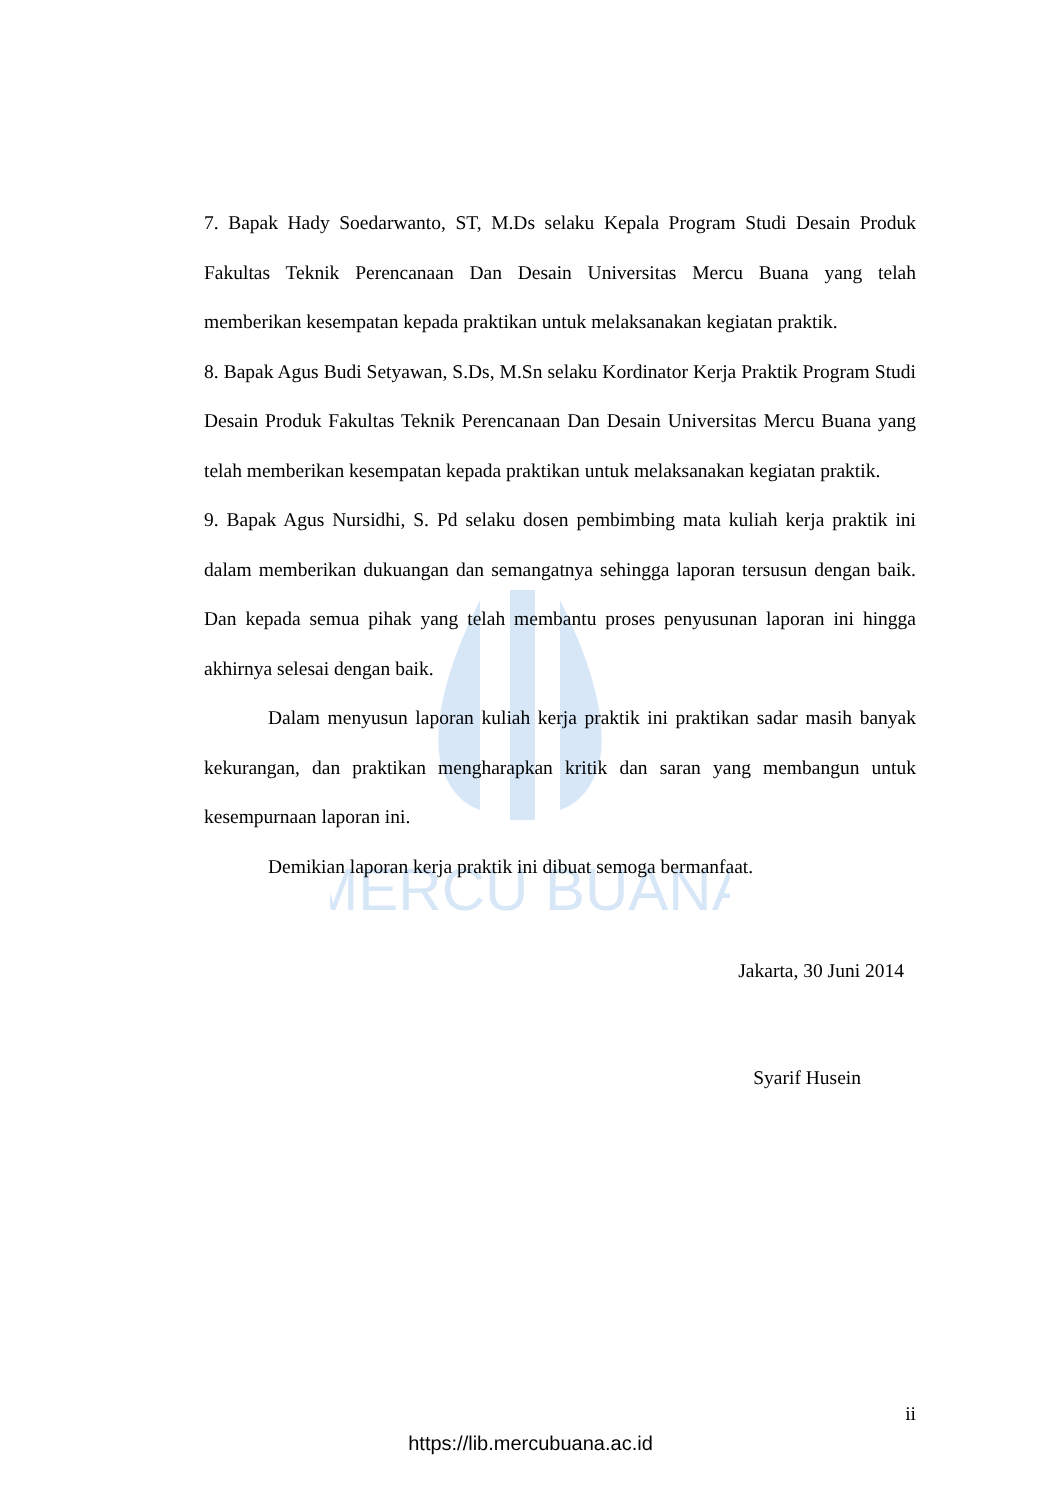MERCU BUANA
7. Bapak Hady Soedarwanto, ST, M.Ds selaku Kepala Program Studi Desain Produk Fakultas Teknik Perencanaan Dan Desain Universitas Mercu Buana yang telah memberikan kesempatan kepada praktikan untuk melaksanakan kegiatan praktik.
8. Bapak Agus Budi Setyawan, S.Ds, M.Sn selaku Kordinator Kerja Praktik Program Studi Desain Produk Fakultas Teknik Perencanaan Dan Desain Universitas Mercu Buana yang telah memberikan kesempatan kepada praktikan untuk melaksanakan kegiatan praktik.
9. Bapak Agus Nursidhi, S. Pd selaku dosen pembimbing mata kuliah kerja praktik ini dalam memberikan dukuangan dan semangatnya sehingga laporan tersusun dengan baik. Dan kepada semua pihak yang telah membantu proses penyusunan laporan ini hingga akhirnya selesai dengan baik.
Dalam menyusun laporan kuliah kerja praktik ini praktikan sadar masih banyak kekurangan, dan praktikan mengharapkan kritik dan saran yang membangun untuk kesempurnaan laporan ini.
Demikian laporan kerja praktik ini dibuat semoga bermanfaat.
Jakarta, 30 Juni 2014
Syarif Husein
ii
https://lib.mercubuana.ac.id